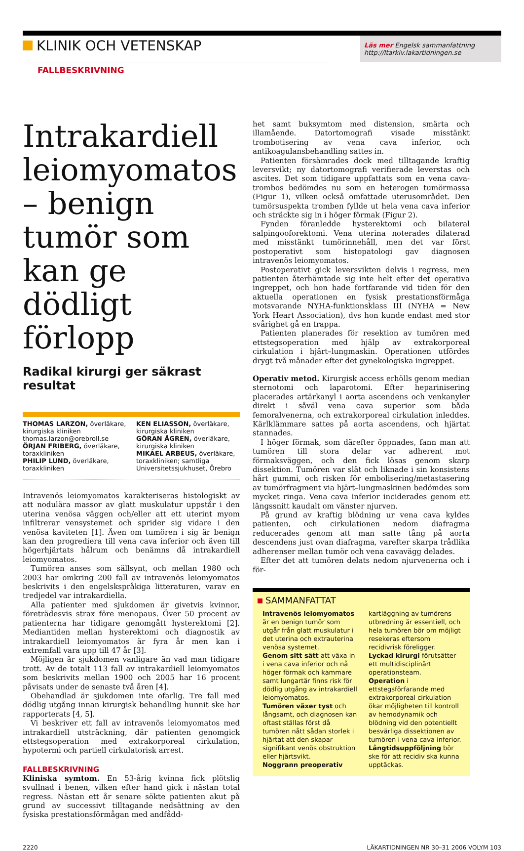KLINIK OCH VETENSKAP
Läs mer Engelsk sammanfattning
http://ltarkiv.lakartidningen.se
FALLBESKRIVNING
Intrakardiell leiomyomatos – benign tumör som kan ge dödligt förlopp
Radikal kirurgi ger säkrast resultat
THOMAS LARZON, överläkare, kirurgiska kliniken thomas.larzon@orebroll.se
ÖRJAN FRIBERG, överläkare, toraxkliniken
PHILIP LUND, överläkare, toraxkliniken
KEN ELIASSON, överläkare, kirurgiska kliniken
GÖRAN ÅGREN, överläkare, kirurgiska kliniken
MIKAEL ARBEUS, överläkare, toraxkliniken; samtliga Universitetssjukhuset, Örebro
Intravenös leiomyomatos karakteriseras histologiskt av att nodulära massor av glatt muskulatur uppstår i den uterina venösa väggen och/eller att ett uterint myom infiltrerar vensystemet och sprider sig vidare i den venösa kaviteten [1]. Även om tumören i sig är benign kan den progrediera till vena cava inferior och även till högerhjärtats hålrum och benämns då intrakardiell leiomyomatos.
Tumören anses som sällsynt, och mellan 1980 och 2003 har omkring 200 fall av intravenös leiomyomatos beskrivits i den engelskspråkiga litteraturen, varav en tredjedel var intrakardiella.
Alla patienter med sjukdomen är givetvis kvinnor, företrädesvis strax före menopaus. Över 50 procent av patienterna har tidigare genomgått hysterektomi [2]. Mediantiden mellan hysterektomi och diagnostik av intrakardiell leiomyomatos är fyra år men kan i extremfall vara upp till 47 år [3].
Möjligen är sjukdomen vanligare än vad man tidigare trott. Av de totalt 113 fall av intrakardiell leiomyomatos som beskrivits mellan 1900 och 2005 har 16 procent påvisats under de senaste två åren [4].
Obehandlad är sjukdomen inte ofarlig. Tre fall med dödlig utgång innan kirurgisk behandling hunnit ske har rapporterats [4, 5].
Vi beskriver ett fall av intravenös leiomyomatos med intrakardiell utsträckning, där patienten genomgick ettstegsoperation med extrakorporeal cirkulation, hypotermi och partiell cirkulatorisk arrest.
FALLBESKRIVNING
Kliniska symtom. En 53-årig kvinna fick plötslig svullnad i benen, vilken efter hand gick i nästan total regress. Nästan ett år senare sökte patienten akut på grund av successivt tilltagande nedsättning av den fysiska prestationsförmågan med andfådd-
het samt buksymtom med distension, smärta och illamående. Datortomografi visade misstänkt trombotisering av vena cava inferior, och antikoagulansbehandling sattes in.
Patienten försämrades dock med tilltagande kraftig leversvikt; ny datortomografi verifierade leverstas och ascites. Det som tidigare uppfattats som en vena cava-trombos bedömdes nu som en heterogen tumörmassa (Figur 1), vilken också omfattade uterusområdet. Den tumörsuspekta tromben fyllde ut hela vena cava inferior och sträckte sig in i höger förmak (Figur 2).
Fynden föranledde hysterektomi och bilateral salpingooforektomi. Vena uterina noterades dilaterad med misstänkt tumörinnehåll, men det var först postoperativt som histopatologi gav diagnosen intravenös leiomyomatos.
Postoperativt gick leversvikten delvis i regress, men patienten återhämtade sig inte helt efter det operativa ingreppet, och hon hade fortfarande vid tiden för den aktuella operationen en fysisk prestationsförmåga motsvarande NYHA-funktionsklass III (NYHA = New York Heart Association), dvs hon kunde endast med stor svårighet gå en trappa.
Patienten planerades för resektion av tumören med ettstegsoperation med hjälp av extrakorporeal cirkulation i hjärt–lungmaskin. Operationen utfördes drygt två månader efter det gynekologiska ingreppet.
Operativ metod. Kirurgisk access erhölls genom median sternotomi och laparotomi. Efter heparinisering placerades artärkanyl i aorta ascendens och venkanyler direkt i såväl vena cava superior som båda femoralvenerna, och extrakorporeal cirkulation inleddes. Kärlklämmare sattes på aorta ascendens, och hjärtat stannades.
I höger förmak, som därefter öppnades, fann man att tumören till stora delar var adherent mot förmaksväggen, och den fick lösas genom skarp dissektion. Tumören var slät och liknade i sin konsistens hårt gummi, och risken för embolisering/metastasering av tumörfragment via hjärt–lungmaskinen bedömdes som mycket ringa. Vena cava inferior inciderades genom ett längssnitt kaudalt om vänster njurven.
På grund av kraftig blödning ur vena cava kyldes patienten, och cirkulationen nedom diafragma reducerades genom att man satte tång på aorta descendens just ovan diafragma, varefter skarpa trådlika adherenser mellan tumör och vena cavavägg delades.
Efter det att tumören delats nedom njurvenerna och i för-
SAMMANFATTAT
Intravenös leiomyomatos är en benign tumör som utgår från glatt muskulatur i det uterina och extrauterina venösa systemet.
Genom sitt sätt att växa in i vena cava inferior och nå höger förmak och kammare samt lungartär finns risk för dödlig utgång av intrakardiell leiomyomatos.
Tumören växer tyst och långsamt, och diagnosen kan oftast ställas först då tumören nått sådan storlek i hjärtat att den skapar signifikant venös obstruktion eller hjärtsvikt.
Noggrann preoperativ kartläggning av tumörens utbredning är essentiell, och hela tumören bör om möjligt resekeras eftersom recidivrisk föreligger.
Lyckad kirurgi förutsätter ett multidisciplinärt operationsteam.
Operation i ettstegsförfarande med extrakorporeal cirkulation ökar möjligheten till kontroll av hemodynamik och blödning vid den potentiellt besvärliga dissektionen av tumören i vena cava inferior.
Långtidsuppföljning bör ske för att recidiv ska kunna upptäckas.
2220 LÄKARTIDNINGEN NR 30–31 2006 VOLYM 103